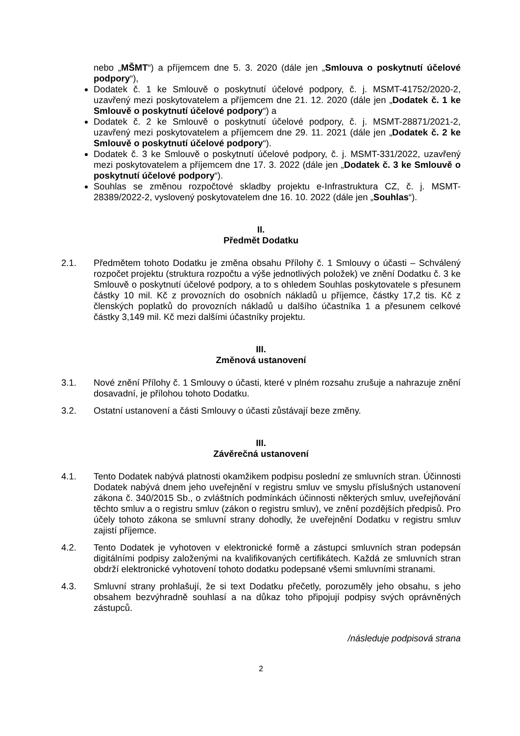nebo „MŠMT“) a příjemcem dne 5. 3. 2020 (dále jen „Smlouva o poskytnutí účelové podpory“),
Dodatek č. 1 ke Smlouvě o poskytnutí účelové podpory, č. j. MSMT-41752/2020-2, uzavřený mezi poskytovatelem a příjemcem dne 21. 12. 2020 (dále jen „Dodatek č. 1 ke Smlouvě o poskytnutí účelové podpory“) a
Dodatek č. 2 ke Smlouvě o poskytnutí účelové podpory, č. j. MSMT-28871/2021-2, uzavřený mezi poskytovatelem a příjemcem dne 29. 11. 2021 (dále jen „Dodatek č. 2 ke Smlouvě o poskytnutí účelové podpory“).
Dodatek č. 3 ke Smlouvě o poskytnutí účelové podpory, č. j. MSMT-331/2022, uzavřený mezi poskytovatelem a příjemcem dne 17. 3. 2022 (dále jen „Dodatek č. 3 ke Smlouvě o poskytnutí účelové podpory“).
Souhlas se změnou rozpočtové skladby projektu e-Infrastruktura CZ, č. j. MSMT-28389/2022-2, vyslovený poskytovatelem dne 16. 10. 2022 (dále jen „Souhlas“).
II.
Předmět Dodatku
2.1. Předmětem tohoto Dodatku je změna obsahu Přílohy č. 1 Smlouvy o účasti – Schválený rozpočet projektu (struktura rozpočtu a výše jednotlivých položek) ve znění Dodatku č. 3 ke Smlouvě o poskytnutí účelové podpory, a to s ohledem Souhlas poskytovatele s přesunem částky 10 mil. Kč z provozních do osobních nákladů u příjemce, částky 17,2 tis. Kč z členských poplatků do provozních nákladů u dalšího účastníka 1 a přesunem celkové částky 3,149 mil. Kč mezi dalšími účastníky projektu.
III.
Změnová ustanovení
3.1. Nové znění Přílohy č. 1 Smlouvy o účasti, které v plném rozsahu zrušuje a nahrazuje znění dosavadní, je přílohou tohoto Dodatku.
3.2. Ostatní ustanovení a části Smlouvy o účasti zůstávají beze změny.
III.
Závěrečná ustanovení
4.1. Tento Dodatek nabývá platnosti okamžikem podpisu poslední ze smluvních stran. Účinnosti Dodatek nabývá dnem jeho uveřejnění v registru smluv ve smyslu příslušných ustanovení zákona č. 340/2015 Sb., o zvláštních podmínkách účinnosti některých smluv, uveřejňování těchto smluv a o registru smluv (zákon o registru smluv), ve znění pozdějších předpisů. Pro účely tohoto zákona se smluvní strany dohodly, že uveřejnění Dodatku v registru smluv zajistí příjemce.
4.2. Tento Dodatek je vyhotoven v elektronické formě a zástupci smluvních stran podepsán digitálními podpisy založenými na kvalifikovaných certifikátech. Každá ze smluvních stran obdrží elektronické vyhotovení tohoto dodatku podepsané všemi smluvními stranami.
4.3. Smluvní strany prohlašují, že si text Dodatku přečetly, porozuměly jeho obsahu, s jeho obsahem bezvýhradně souhlasí a na důkaz toho připojují podpisy svých oprávněných zástupců.
/následuje podpisová strana
2